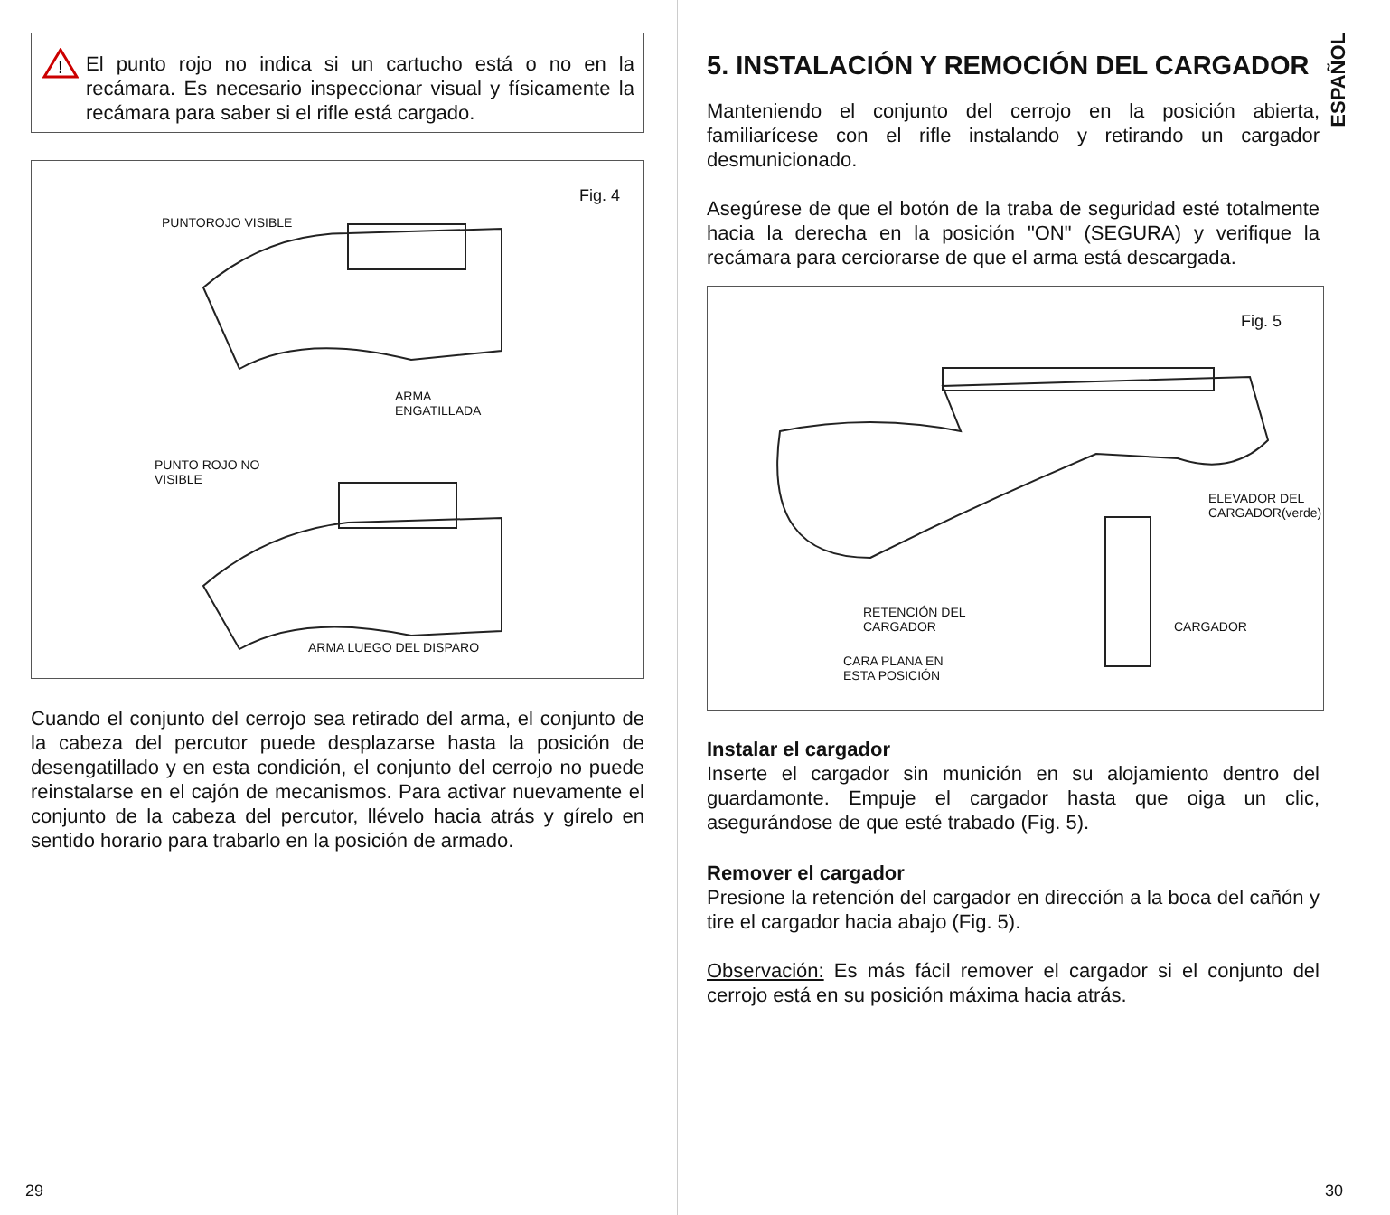!
El punto rojo no indica si un cartucho está o no en la recámara. Es necesario inspeccionar visual y físicamente la recámara para saber si el rifle está cargado.
Fig. 4
PUNTOROJO VISIBLE
ARMA
ENGATILLADA
PUNTO ROJO NO
VISIBLE
ARMA LUEGO DEL DISPARO
Cuando el conjunto del cerrojo sea retirado del arma, el conjunto de la cabeza del percutor puede desplazarse hasta la posición de desengatillado y en esta condición, el conjunto del cerrojo no puede reinstalarse en el cajón de mecanismos. Para activar nuevamente el conjunto de la cabeza del percutor, llévelo hacia atrás y gírelo en sentido horario para trabarlo en la posición de armado.
29
ESPAÑOL
5. INSTALACIÓN Y REMOCIÓN DEL CARGADOR
Manteniendo el conjunto del cerrojo en la posición abierta, familiarícese con el rifle instalando y retirando un cargador desmunicionado.
Asegúrese de que el botón de la traba de seguridad esté totalmente hacia la derecha en la posición "ON" (SEGURA) y verifique la recámara para cerciorarse de que el arma está descargada.
Fig. 5
ELEVADOR DEL
CARGADOR(verde)
RETENCIÓN DEL
CARGADOR
CARGADOR
CARA PLANA EN
ESTA POSICIÓN
Instalar el cargador
Inserte el cargador sin munición en su alojamiento dentro del guardamonte. Empuje el cargador hasta que oiga un clic, asegurándose de que esté trabado (Fig. 5).
Remover el cargador
Presione la retención del cargador en dirección a la boca del cañón y tire el cargador hacia abajo (Fig. 5).
Observación: Es más fácil remover el cargador si el conjunto del cerrojo está en su posición máxima hacia atrás.
30